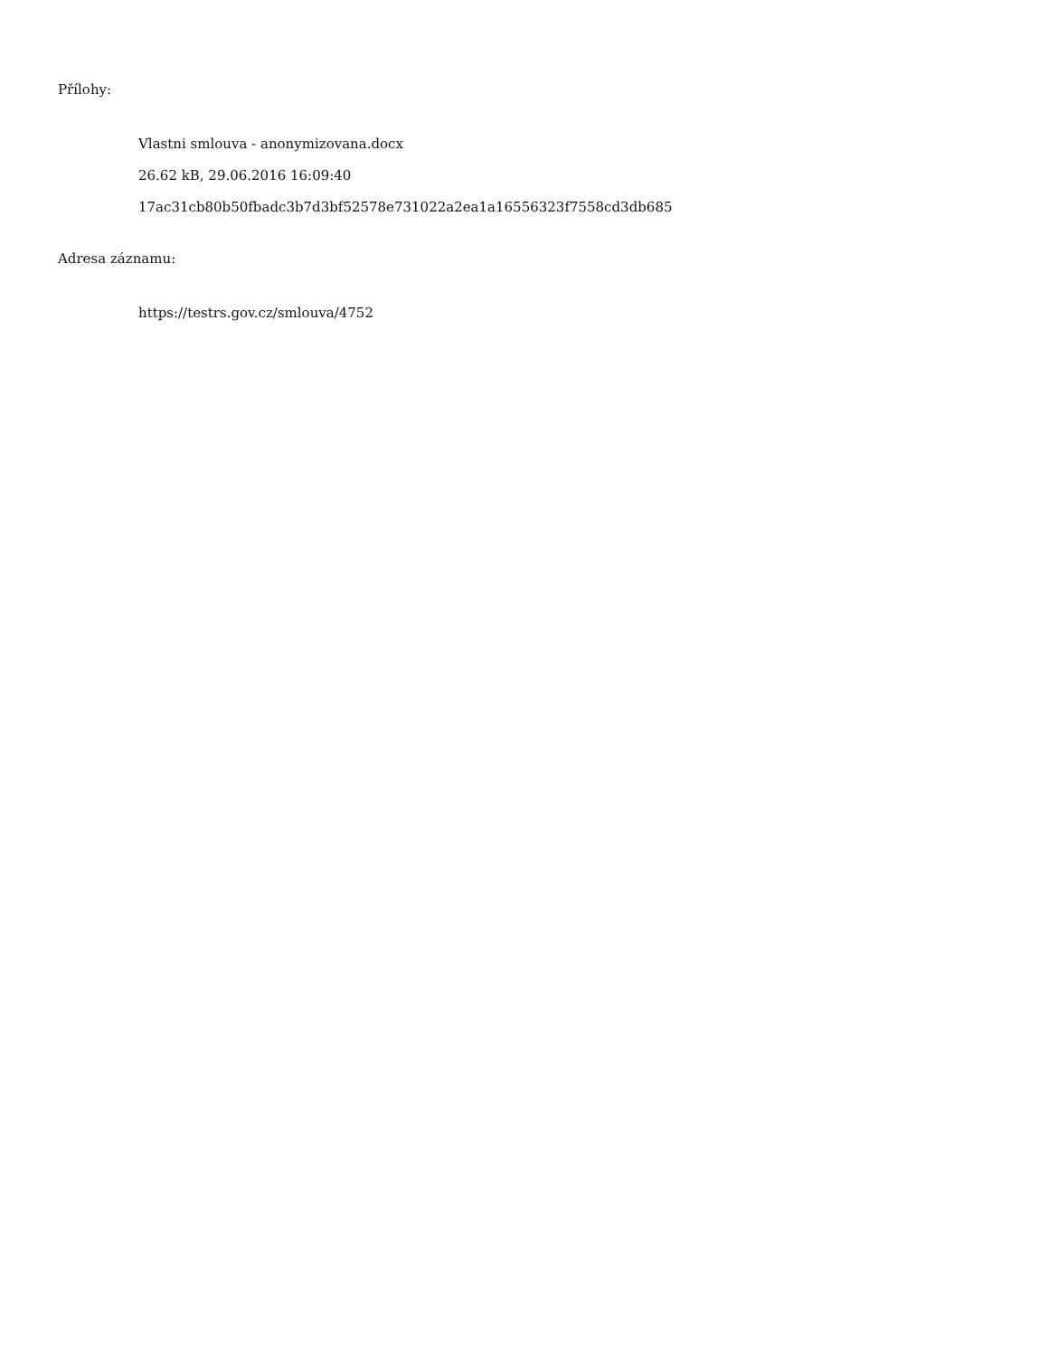Přílohy:
Vlastni smlouva - anonymizovana.docx
26.62 kB, 29.06.2016 16:09:40
17ac31cb80b50fbadc3b7d3bf52578e731022a2ea1a16556323f7558cd3db685
Adresa záznamu:
https://testrs.gov.cz/smlouva/4752